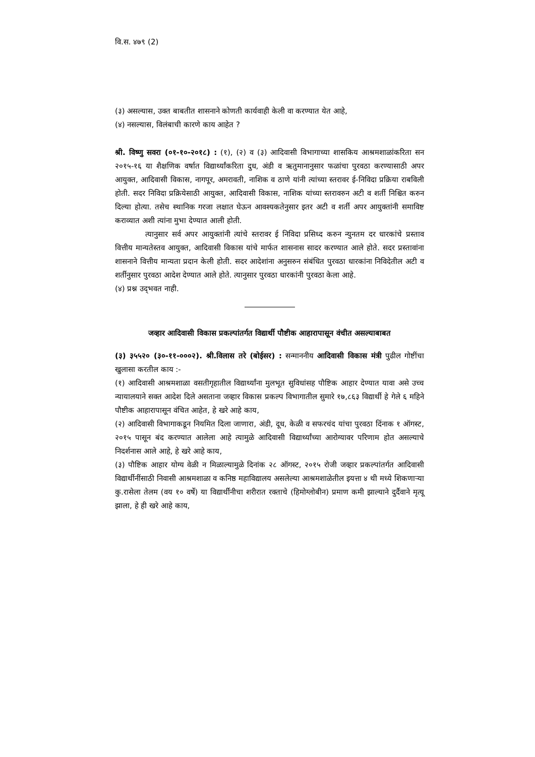वि.स. ४७९ (2)
(३) असल्यास, उक्त बाबतीत शासनाने कोणती कार्यवाही केली वा करण्यात येत आहे,
(४) नसल्यास, विलंबाची कारणे काय आहेत ?
श्री. विष्णु सवरा (०१-१०-२०१८) : (१), (२) व (३) आदिवासी विभागाच्या शासकिय आश्रमशाळांकरिता सन २०१५-१६ या शैक्षणिक वर्षात विद्यार्थ्यांकरिता दुध, अंडी व ऋतुमानानुसार फळांचा पुरवठा करण्यासाठी अपर आयुक्त, आदिवासी विकास, नागपूर, अमरावती, नाशिक व ठाणे यांनी त्यांच्या स्तरावर ई-निविदा प्रक्रिया राबविली होती. सदर निविदा प्रक्रियेसाठी आयुक्त, आदिवासी विकास, नाशिक यांच्या स्तरावरुन अटी व शर्ती निश्चित करुन दिल्या होत्या. तसेच स्थानिक गरजा लक्षात घेऊन आवश्यकतेनुसार इतर अटी व शर्ती अपर आयुक्तांनी समाविष्ट कराव्यात अशी त्यांना मुभा देण्यात आली होती.
त्यानुसार सर्व अपर आयुक्तांनी त्यांचे स्तरावर ई निविदा प्रसिध्द करुन न्युनतम दर धारकांचे प्रस्ताव वित्तीय मान्यतेस्तव आयुक्त, आदिवासी विकास यांचे मार्फत शासनास सादर करण्यात आले होते. सदर प्रस्तावांना शासनाने वित्तीय मान्यता प्रदान केली होती. सदर आदेशांना अनुसरुन संबंधित पुरवठा धारकांना निविदेतील अटी व शर्तीनुसार पुरवठा आदेश देण्यात आले होते. त्यानुसार पुरवठा धारकांनी पुरवठा केला आहे.
(४) प्रश्न उद्‌भवत नाही.
जव्हार आदिवासी विकास प्रकल्पांतर्गत विद्यार्थी पौष्टीक आहारापासून वंचीत असल्याबाबत
(३) ३५५२० (३०-११-०००२). श्री.विलास तरे (बोईसर) : सन्माननीय आदिवासी विकास मंत्री पुढील गोष्टींचा खुलासा करतील काय :-
(१) आदिवासी आश्रमशाळा वसतीगृहातील विद्यार्थ्यांना मुलभूत सुविधांसह पौष्टिक आहार देण्यात यावा असे उच्च न्यायालयाने सक्त आदेश दिले असताना जव्हार विकास प्रकल्प विभागातील सुमारे १७,८६३ विद्यार्थी हे गेले ६ महिने पौष्टीक आहारापासून वंचित आहेत, हे खरे आहे काय,
(२) आदिवासी विभागाकडून नियमित दिला जाणारा, अंडी, दूध, केळी व सफरचंद यांचा पुरवठा दिंनाक १ ऑगस्ट, २०१५ पासून बंद करण्यात आलेला आहे त्यामुळे आदिवासी विद्यार्थ्यांच्या आरोग्यावर परिणाम होत असल्याचे निदर्शनास आले आहे, हे खरे आहे काय,
(३) पौष्टिक आहार योग्य वेळी न मिळाल्यामुळे दिनांक २८ ऑगस्ट, २०१५ रोजी जव्हार प्रकल्पांतर्गत आदिवासी विद्यार्थीनींसाठी निवासी आश्रमशाळा व कनिष्ठ महाविद्यालय असलेल्या आश्रमशाळेतील इयत्ता ४ थी मध्ये शिकणाऱ्या कु.रासेला तेलम (वय १० वर्षे) या विद्यार्थीनीचा शरीरात रक्ताचे (हिमोग्लोबीन) प्रमाण कमी झाल्याने दुर्दैवाने मृत्यू झाला, हे ही खरे आहे काय,